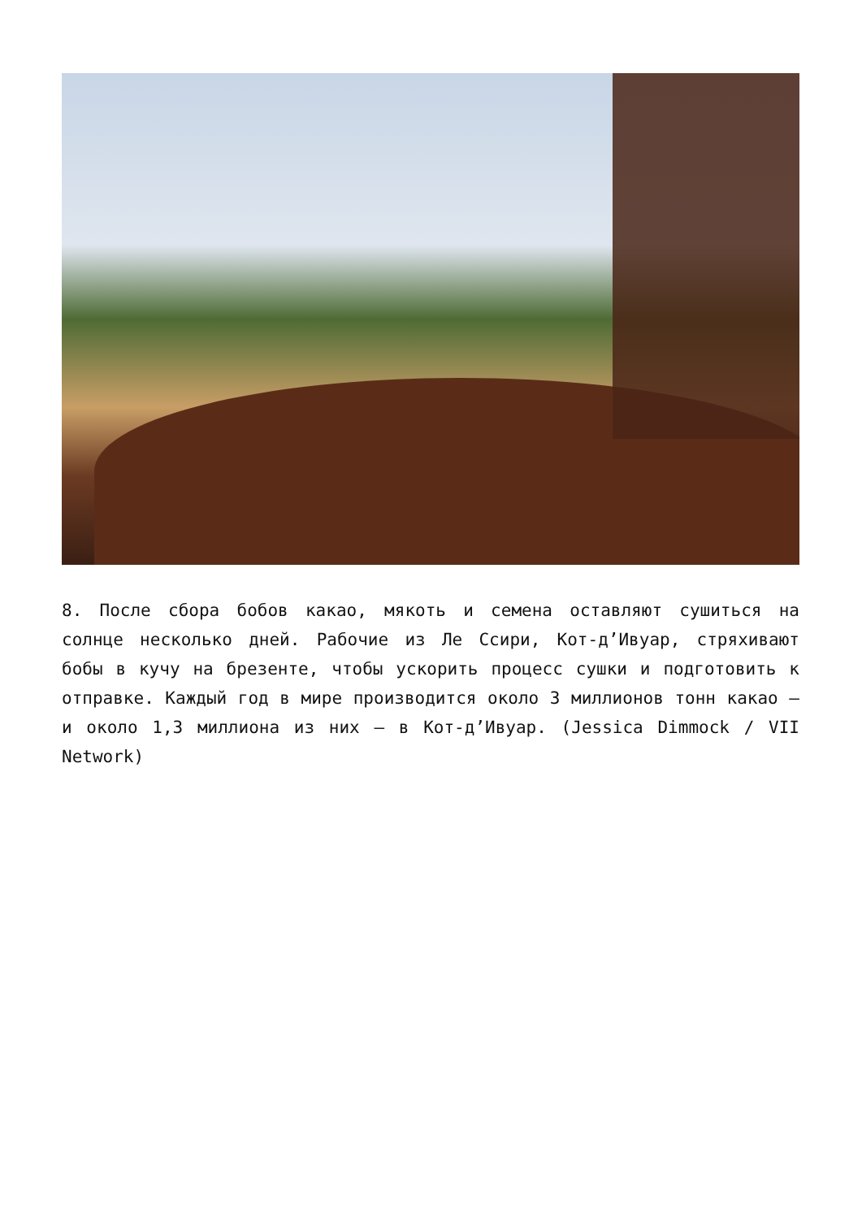8. После сбора бобов какао, мякоть и семена оставляют сушиться на солнце несколько дней. Рабочие из Ле Ссири, Кот-д’Ивуар, стряхивают бобы в кучу на брезенте, чтобы ускорить процесс сушки и подготовить к отправке. Каждый год в мире производится около 3 миллионов тонн какао – и около 1,3 миллиона из них – в Кот-д’Ивуар. (Jessica Dimmock / VII Network)